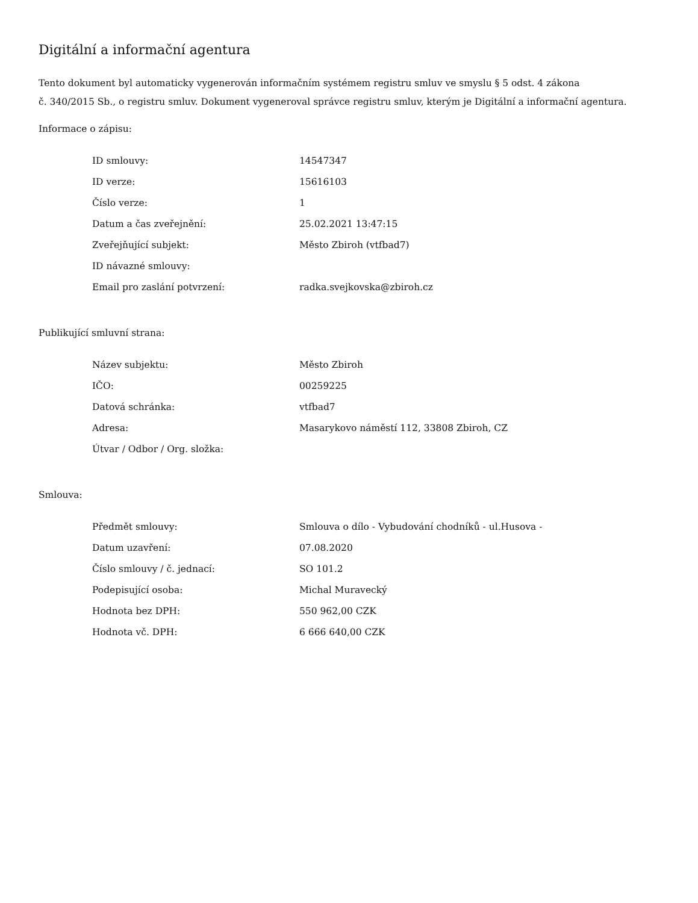Digitální a informační agentura
Tento dokument byl automaticky vygenerován informačním systémem registru smluv ve smyslu § 5 odst. 4 zákona
č. 340/2015 Sb., o registru smluv. Dokument vygeneroval správce registru smluv, kterým je Digitální a informační agentura.
Informace o zápisu:
| ID smlouvy: | 14547347 |
| ID verze: | 15616103 |
| Číslo verze: | 1 |
| Datum a čas zveřejnění: | 25.02.2021 13:47:15 |
| Zveřejňující subjekt: | Město Zbiroh (vtfbad7) |
| ID návazné smlouvy: | |
| Email pro zaslání potvrzení: | radka.svejkovska@zbiroh.cz |
Publikující smluvní strana:
| Název subjektu: | Město Zbiroh |
| IČO: | 00259225 |
| Datová schránka: | vtfbad7 |
| Adresa: | Masarykovo náměstí 112, 33808 Zbiroh, CZ |
| Útvar / Odbor / Org. složka: | |
Smlouva:
| Předmět smlouvy: | Smlouva o dílo - Vybudování chodníků - ul.Husova - |
| Datum uzavření: | 07.08.2020 |
| Číslo smlouvy / č. jednací: | SO 101.2 |
| Podepisující osoba: | Michal Muravecký |
| Hodnota bez DPH: | 550 962,00 CZK |
| Hodnota vč. DPH: | 6 666 640,00 CZK |